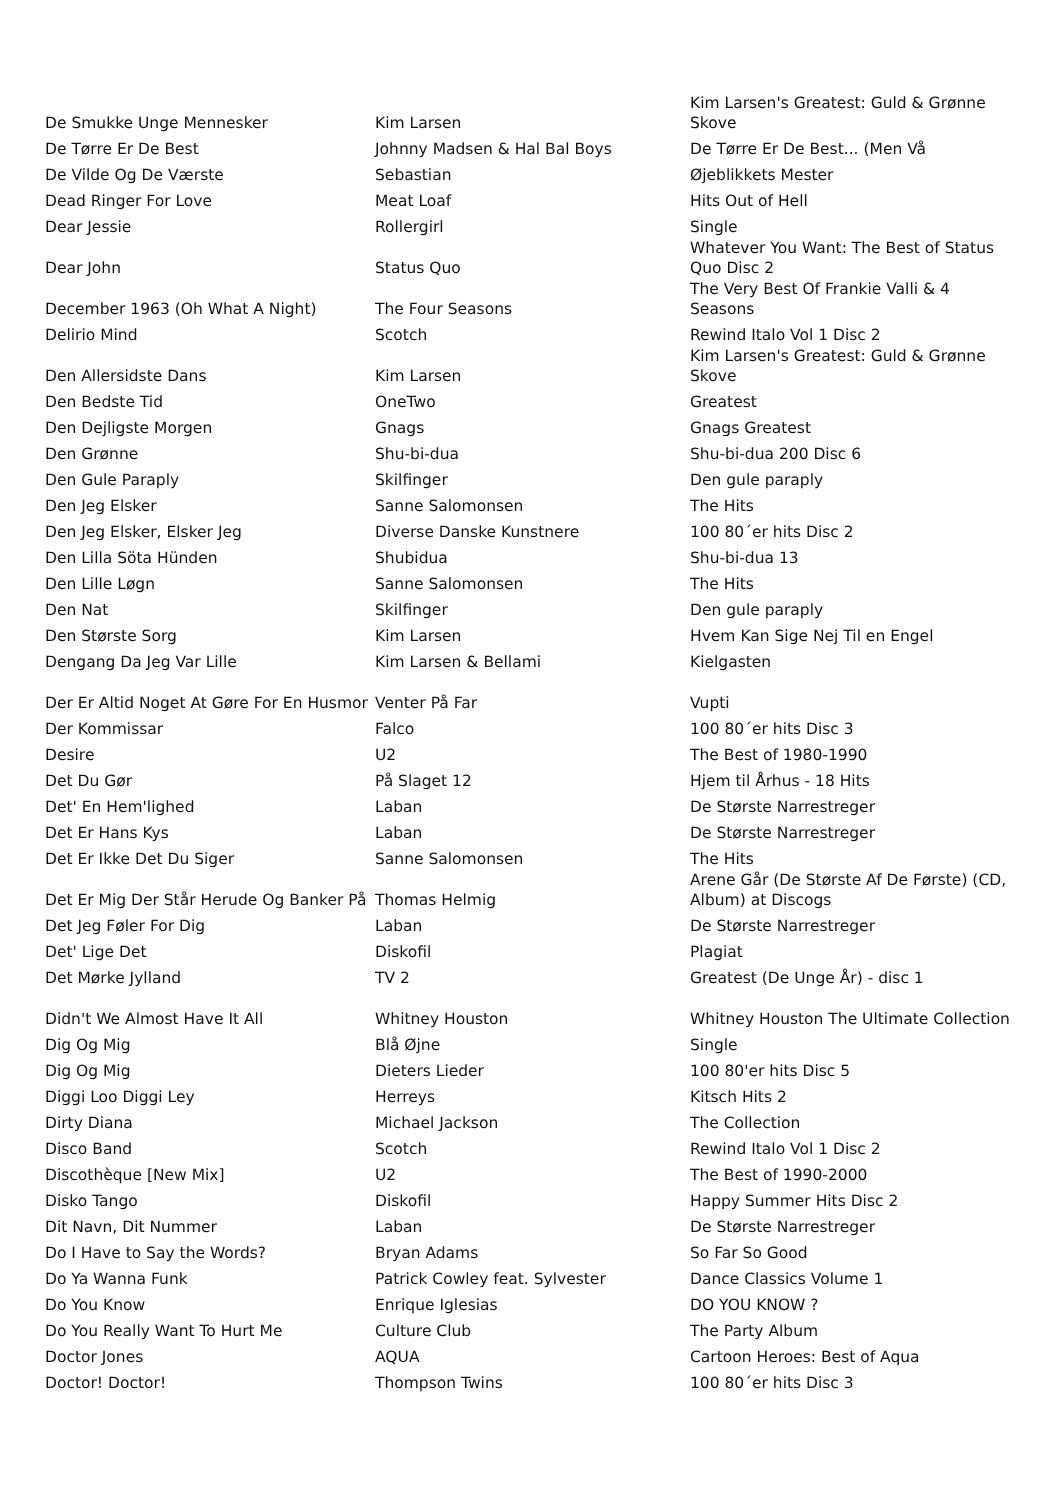| De Smukke Unge Mennesker | Kim Larsen | Kim Larsen's Greatest: Guld & Grønne Skove |
| De Tørre Er De Best | Johnny Madsen & Hal Bal Boys | De Tørre Er De Best... (Men Vå |
| De Vilde Og De Værste | Sebastian | Øjeblikkets Mester |
| Dead Ringer For Love | Meat Loaf | Hits Out of Hell |
| Dear Jessie | Rollergirl | Single |
| Dear John | Status Quo | Whatever You Want: The Best of Status Quo Disc 2 |
| December 1963 (Oh What A Night) | The Four Seasons | The Very Best Of Frankie Valli & 4 Seasons |
| Delirio Mind | Scotch | Rewind Italo Vol 1 Disc 2 |
| Den Allersidste Dans | Kim Larsen | Kim Larsen's Greatest: Guld & Grønne Skove |
| Den Bedste Tid | OneTwo | Greatest |
| Den Dejligste Morgen | Gnags | Gnags Greatest |
| Den Grønne | Shu-bi-dua | Shu-bi-dua 200 Disc 6 |
| Den Gule Paraply | Skilfinger | Den gule paraply |
| Den Jeg Elsker | Sanne Salomonsen | The Hits |
| Den Jeg Elsker, Elsker Jeg | Diverse Danske Kunstnere | 100 80´er hits Disc 2 |
| Den Lilla Söta Hünden | Shubidua | Shu-bi-dua 13 |
| Den Lille Løgn | Sanne Salomonsen | The Hits |
| Den Nat | Skilfinger | Den gule paraply |
| Den Største Sorg | Kim Larsen | Hvem Kan Sige Nej Til en Engel |
| Dengang Da Jeg Var Lille | Kim Larsen & Bellami | Kielgasten |
| Der Er Altid Noget At Gøre For En Husmor | Venter På Far | Vupti |
| Der Kommissar | Falco | 100 80´er hits Disc 3 |
| Desire | U2 | The Best of 1980-1990 |
| Det Du Gør | På Slaget 12 | Hjem til Århus - 18 Hits |
| Det' En Hem'lighed | Laban | De Største Narrestreger |
| Det Er Hans Kys | Laban | De Største Narrestreger |
| Det Er Ikke Det Du Siger | Sanne Salomonsen | The Hits |
| Det Er Mig Der Står Herude Og Banker På | Thomas Helmig | Arene Går (De Største Af De Første) (CD, Album) at Discogs |
| Det Jeg Føler For Dig | Laban | De Største Narrestreger |
| Det' Lige Det | Diskofil | Plagiat |
| Det Mørke Jylland | TV 2 | Greatest (De Unge År) - disc 1 |
| Didn't We Almost Have It All | Whitney Houston | Whitney Houston The Ultimate Collection |
| Dig Og Mig | Blå Øjne | Single |
| Dig Og Mig | Dieters Lieder | 100 80'er hits Disc 5 |
| Diggi Loo Diggi Ley | Herreys | Kitsch Hits 2 |
| Dirty Diana | Michael Jackson | The Collection |
| Disco Band | Scotch | Rewind Italo Vol 1 Disc 2 |
| Discothèque [New Mix] | U2 | The Best of 1990-2000 |
| Disko Tango | Diskofil | Happy Summer Hits Disc 2 |
| Dit Navn, Dit Nummer | Laban | De Største Narrestreger |
| Do I Have to Say the Words? | Bryan Adams | So Far So Good |
| Do Ya Wanna Funk | Patrick Cowley feat. Sylvester | Dance Classics Volume 1 |
| Do You Know | Enrique Iglesias | DO YOU KNOW ? |
| Do You Really Want To Hurt Me | Culture Club | The Party Album |
| Doctor Jones | AQUA | Cartoon Heroes: Best of Aqua |
| Doctor! Doctor! | Thompson Twins | 100 80´er hits Disc 3 |